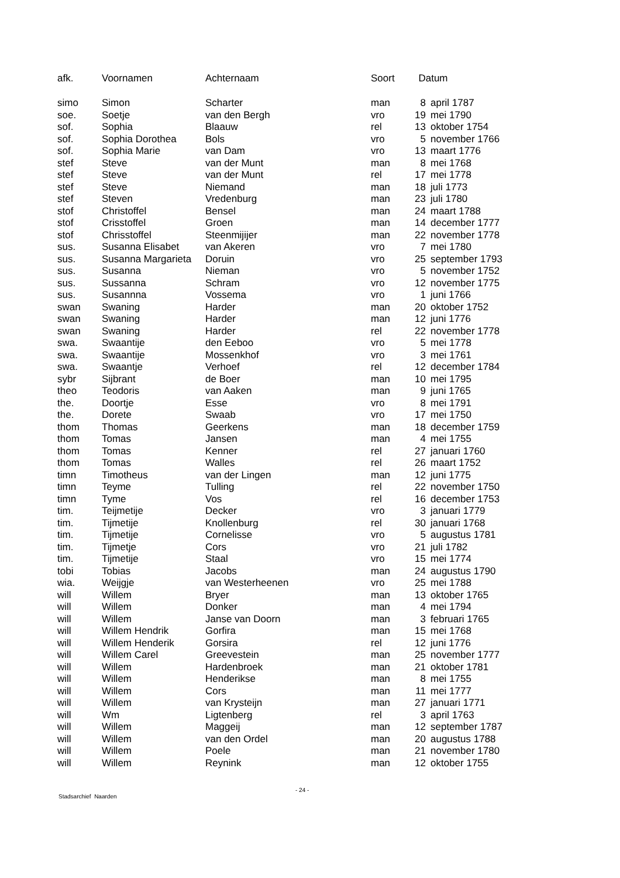| afk. | Voornamen | Achternaam | Soort | Datum | |
| --- | --- | --- | --- | --- | --- |
| simo | Simon | Scharter | man | 8 | april 1787 |
| soe. | Soetje | van den Bergh | vro | 19 | mei 1790 |
| sof. | Sophia | Blaauw | rel | 13 | oktober 1754 |
| sof. | Sophia Dorothea | Bols | vro | 5 | november 1766 |
| sof. | Sophia Marie | van Dam | vro | 13 | maart 1776 |
| stef | Steve | van der Munt | man | 8 | mei 1768 |
| stef | Steve | van der Munt | rel | 17 | mei 1778 |
| stef | Steve | Niemand | man | 18 | juli 1773 |
| stef | Steven | Vredenburg | man | 23 | juli 1780 |
| stof | Christoffel | Bensel | man | 24 | maart 1788 |
| stof | Crisstoffel | Groen | man | 14 | december 1777 |
| stof | Chrisstoffel | Steenmijijer | man | 22 | november 1778 |
| sus. | Susanna Elisabet | van Akeren | vro | 7 | mei 1780 |
| sus. | Susanna Margarieta | Doruin | vro | 25 | september 1793 |
| sus. | Susanna | Nieman | vro | 5 | november 1752 |
| sus. | Sussanna | Schram | vro | 12 | november 1775 |
| sus. | Susannna | Vossema | vro | 1 | juni 1766 |
| swan | Swaning | Harder | man | 20 | oktober 1752 |
| swan | Swaning | Harder | man | 12 | juni 1776 |
| swan | Swaning | Harder | rel | 22 | november 1778 |
| swa. | Swaantije | den Eeboo | vro | 5 | mei 1778 |
| swa. | Swaantije | Mossenkhof | vro | 3 | mei 1761 |
| swa. | Swaantje | Verhoef | rel | 12 | december 1784 |
| sybr | Sijbrant | de Boer | man | 10 | mei 1795 |
| theo | Teodoris | van Aaken | man | 9 | juni 1765 |
| the. | Doortje | Esse | vro | 8 | mei 1791 |
| the. | Dorete | Swaab | vro | 17 | mei 1750 |
| thom | Thomas | Geerkens | man | 18 | december 1759 |
| thom | Tomas | Jansen | man | 4 | mei 1755 |
| thom | Tomas | Kenner | rel | 27 | januari 1760 |
| thom | Tomas | Walles | rel | 26 | maart 1752 |
| timn | Timotheus | van der Lingen | man | 12 | juni 1775 |
| timn | Teyme | Tulling | rel | 22 | november 1750 |
| timn | Tyme | Vos | rel | 16 | december 1753 |
| tim. | Teijmetije | Decker | vro | 3 | januari 1779 |
| tim. | Tijmetije | Knollenburg | rel | 30 | januari 1768 |
| tim. | Tijmetije | Cornelisse | vro | 5 | augustus 1781 |
| tim. | Tijmetje | Cors | vro | 21 | juli 1782 |
| tim. | Tijmetije | Staal | vro | 15 | mei 1774 |
| tobi | Tobias | Jacobs | man | 24 | augustus 1790 |
| wia. | Weijgje | van Westerheenen | vro | 25 | mei 1788 |
| will | Willem | Bryer | man | 13 | oktober 1765 |
| will | Willem | Donker | man | 4 | mei 1794 |
| will | Willem | Janse van Doorn | man | 3 | februari 1765 |
| will | Willem Hendrik | Gorfira | man | 15 | mei 1768 |
| will | Willem Henderik | Gorsira | rel | 12 | juni 1776 |
| will | Willem Carel | Greevestein | man | 25 | november 1777 |
| will | Willem | Hardenbroek | man | 21 | oktober 1781 |
| will | Willem | Henderikse | man | 8 | mei 1755 |
| will | Willem | Cors | man | 11 | mei 1777 |
| will | Willem | van Krysteijn | man | 27 | januari 1771 |
| will | Wm | Ligtenberg | rel | 3 | april 1763 |
| will | Willem | Maggeij | man | 12 | september 1787 |
| will | Willem | van den Ordel | man | 20 | augustus 1788 |
| will | Willem | Poele | man | 21 | november 1780 |
| will | Willem | Reynink | man | 12 | oktober 1755 |
Stadsarchief Naarden
- 24 -